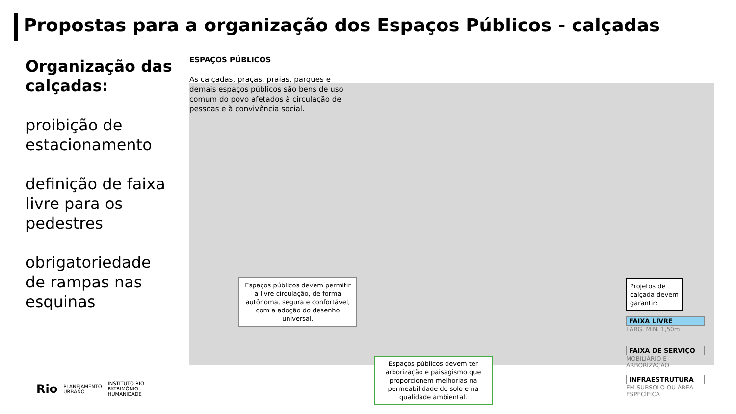Propostas para a organização dos Espaços Públicos - calçadas
Organização das calçadas:
proibição de estacionamento
definição de faixa livre para os pedestres
obrigatoriedade de rampas nas esquinas
ESPAÇOS PÚBLICOS
As calçadas, praças, praias, parques e demais espaços públicos são bens de uso comum do povo afetados à circulação de pessoas e à convivência social.
Espaços públicos devem permitir a livre circulação, de forma autônoma, segura e confortável, com a adoção do desenho universal.
Espaços públicos devem ter arborização e paisagismo que proporcionem melhorias na permeabilidade do solo e na qualidade ambiental.
Projetos de calçada devem garantir:
FAIXA LIVRE
LARG. MÍN. 1,50m
FAIXA DE SERVIÇO
MOBILIÁRIO E ARBORIZAÇÃO
INFRAESTRUTURA
EM SUBSOLO OU ÁREA ESPECÍFICA
Rio PLANEJAMENTO
URBANO INSTITUTO RIO
PATRIMÔNIO
HUMANIDADE